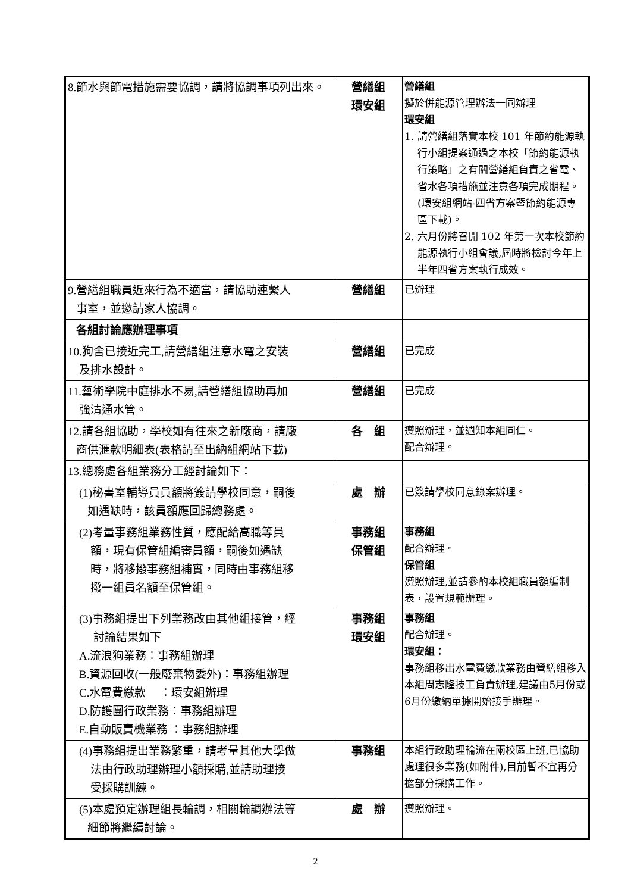| 8.節水與節電措施需要協調，請將協調事項列出來。 | 營繕組 環安組 | 營繕組 擬於併能源管理辦法一同辦理 環安組 1. 請營繕組落實本校 101 年節約能源執行小組提案通過之本校「節約能源執行策略」之有關營繕組負責之省電、省水各項措施並注意各項完成期程。(環安組網站-四省方案暨節約能源專區下載)。 2. 六月份將召開 102 年第一次本校節約能源執行小組會議,屆時將檢討今年上半年四省方案執行成效。 |
| 9.營繕組職員近來行為不適當，請協助連繫人 事室，並邀請家人協調。 | 營繕組 | 已辦理 |
| 各組討論應辦理事項 | | |
| 10.狗舍已接近完工,請營繕組注意水電之安裝 及排水設計。 | 營繕組 | 已完成 |
| 11.藝術學院中庭排水不易,請營繕組協助再加 強清通水管。 | 營繕組 | 已完成 |
| 12.請各組協助，學校如有往來之新廠商，請廠 商供滙款明細表(表格請至出納組網站下載) | 各 組 | 遵照辦理，並週知本組同仁。 配合辦理。 |
| 13.總務處各組業務分工經討論如下： | | |
| (1)秘書室輔導員員額將簽請學校同意，嗣後 如遇缺時，該員額應回歸總務處。 | 處 辦 | 已簽請學校同意錄案辦理。 |
| (2)考量事務組業務性質，應配給高職等員 額，現有保管組編審員額，嗣後如遇缺 時，將移撥事務組補實，同時由事務組移 撥一組員名額至保管組。 | 事務組 保管組 | 事務組 配合辦理。 保管組 遵照辦理,並請參酌本校組職員額編制表，設置規範辦理。 |
| (3)事務組提出下列業務改由其他組接管，經 討論結果如下 A.流浪狗業務：事務組辦理 B.資源回收(一般廢棄物委外)：事務組辦理 C.水電費繳款 ：環安組辦理 D.防護團行政業務：事務組辦理 E.自動販賣機業務 ：事務組辦理 | 事務組 環安組 | 事務組 配合辦理。 環安組： 事務組移出水電費繳款業務由營繕組移入本組周志隆技工負責辦理,建議由5月份或6月份繳納單據開始接手辦理。 |
| (4)事務組提出業務繁重，請考量其他大學做 法由行政助理辦理小額採購,並請助理接 受採購訓練。 | 事務組 | 本組行政助理輪流在兩校區上班,已協助處理很多業務(如附件),目前暫不宜再分擔部分採購工作。 |
| (5)本處預定辦理組長輪調，相關輪調辦法等 細節將繼續討論。 | 處 辦 | 遵照辦理。 |
2